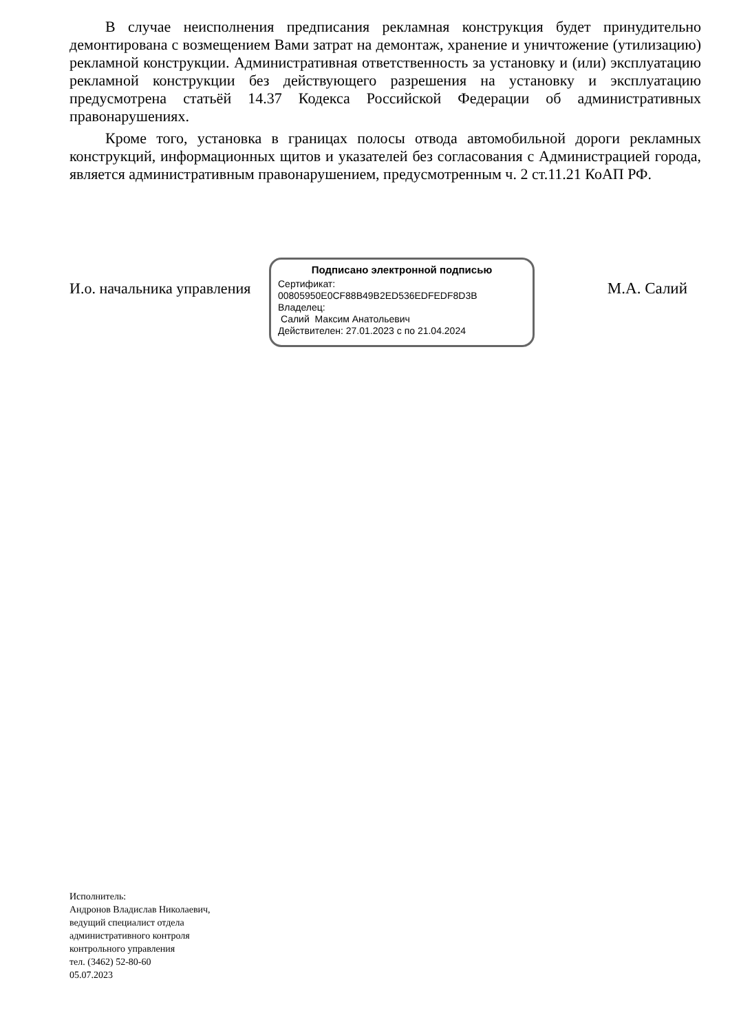В случае неисполнения предписания рекламная конструкция будет принудительно демонтирована с возмещением Вами затрат на демонтаж, хранение и уничтожение (утилизацию) рекламной конструкции. Административная ответственность за установку и (или) эксплуатацию рекламной конструкции без действующего разрешения на установку и эксплуатацию предусмотрена статьёй 14.37 Кодекса Российской Федерации об административных правонарушениях.
Кроме того, установка в границах полосы отвода автомобильной дороги рекламных конструкций, информационных щитов и указателей без согласования с Администрацией города, является административным правонарушением, предусмотренным ч. 2 ст.11.21 КоАП РФ.
И.о. начальника управления
Подписано электронной подписью
Сертификат:
00805950E0CF88B49B2ED536EDFEDF8D3B
Владелец:
Салий Максим Анатольевич
Действителен: 27.01.2023 с по 21.04.2024
М.А. Салий
Исполнитель:
Андронов Владислав Николаевич,
ведущий специалист отдела
административного контроля
контрольного управления
тел. (3462) 52-80-60
05.07.2023